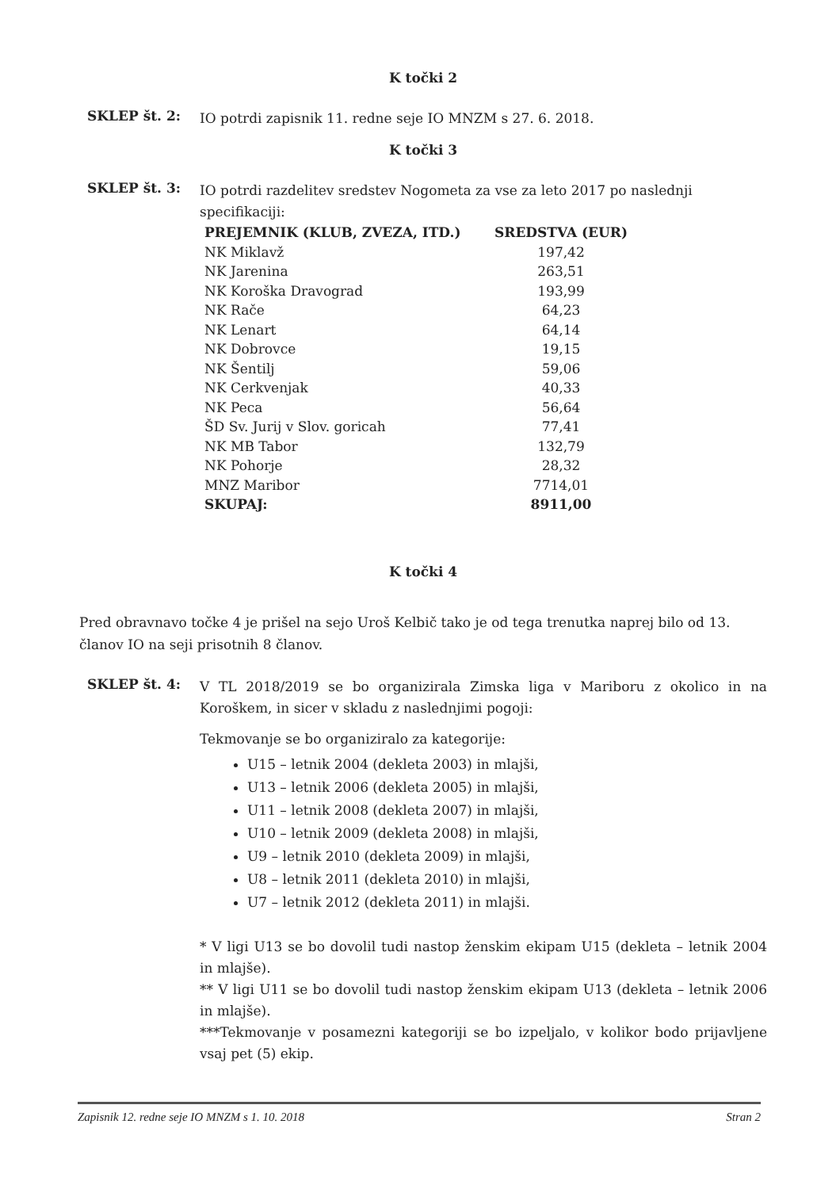K točki 2
SKLEP št. 2:
IO potrdi zapisnik 11. redne seje IO MNZM s 27. 6. 2018.
K točki 3
SKLEP št. 3:
IO potrdi razdelitev sredstev Nogometa za vse za leto 2017 po naslednji specifikaciji:
| PREJEMNIK (KLUB, ZVEZA, ITD.) | SREDSTVA (EUR) |
| --- | --- |
| NK Miklavž | 197,42 |
| NK Jarenina | 263,51 |
| NK Koroška Dravograd | 193,99 |
| NK Rače | 64,23 |
| NK Lenart | 64,14 |
| NK Dobrovce | 19,15 |
| NK Šentilj | 59,06 |
| NK Cerkvenjak | 40,33 |
| NK Peca | 56,64 |
| ŠD Sv. Jurij v Slov. goricah | 77,41 |
| NK MB Tabor | 132,79 |
| NK Pohorje | 28,32 |
| MNZ Maribor | 7714,01 |
| SKUPAJ: | 8911,00 |
K točki 4
Pred obravnavo točke 4 je prišel na sejo Uroš Kelbič tako je od tega trenutka naprej bilo od 13. članov IO na seji prisotnih 8 članov.
SKLEP št. 4:
V TL 2018/2019 se bo organizirala Zimska liga v Mariboru z okolico in na Koroškem, in sicer v skladu z naslednjimi pogoji:
Tekmovanje se bo organiziralo za kategorije:
U15 – letnik 2004 (dekleta 2003) in mlajši,
U13 – letnik 2006 (dekleta 2005) in mlajši,
U11 – letnik 2008 (dekleta 2007) in mlajši,
U10 – letnik 2009 (dekleta 2008) in mlajši,
U9 – letnik 2010 (dekleta 2009) in mlajši,
U8 – letnik 2011 (dekleta 2010) in mlajši,
U7 – letnik 2012 (dekleta 2011) in mlajši.
* V ligi U13 se bo dovolil tudi nastop ženskim ekipam U15 (dekleta – letnik 2004 in mlajše).
** V ligi U11 se bo dovolil tudi nastop ženskim ekipam U13 (dekleta – letnik 2006 in mlajše).
***Tekmovanje v posamezni kategoriji se bo izpeljalo, v kolikor bodo prijavljene vsaj pet (5) ekip.
Zapisnik 12. redne seje IO MNZM s 1. 10. 2018 Stran 2